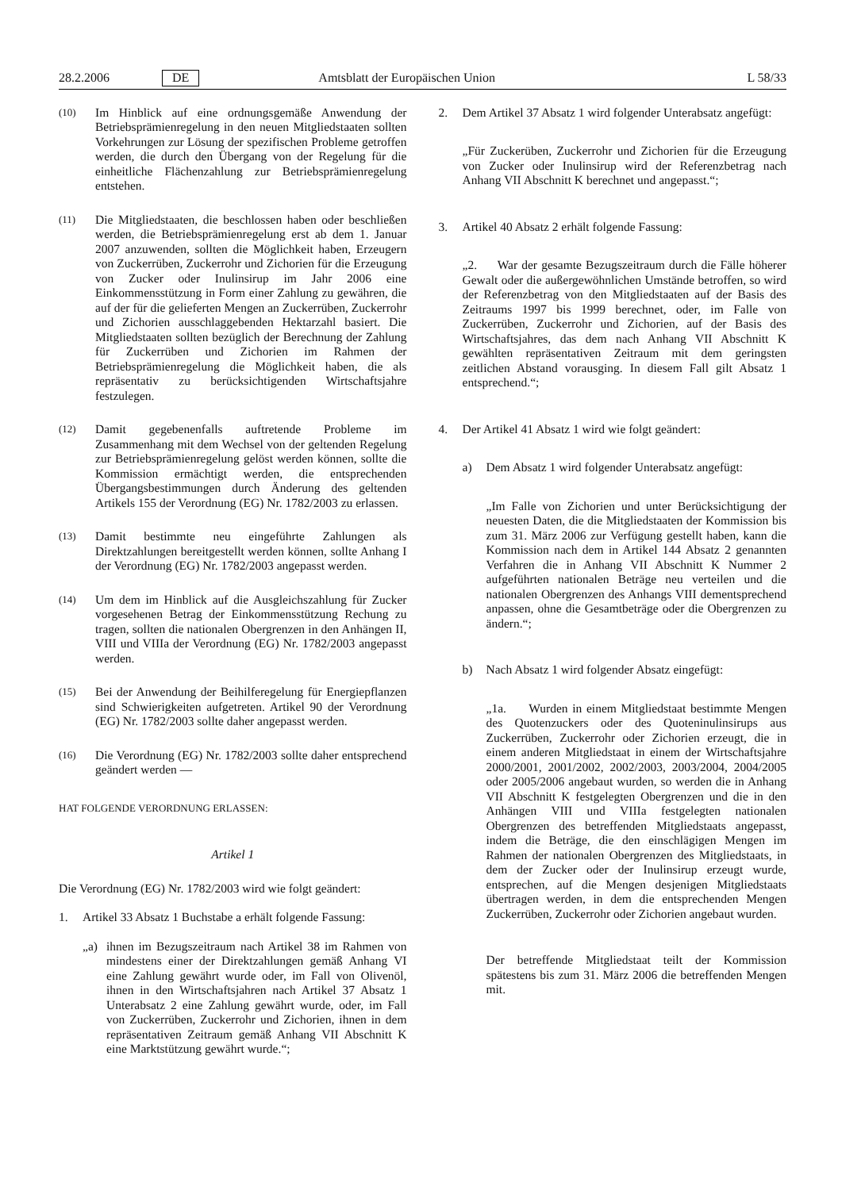28.2.2006 DE Amtsblatt der Europäischen Union L 58/33
(10)
Im Hinblick auf eine ordnungsgemäße Anwendung der Betriebsprämienregelung in den neuen Mitgliedstaaten sollten Vorkehrungen zur Lösung der spezifischen Probleme getroffen werden, die durch den Übergang von der Regelung für die einheitliche Flächenzahlung zur Betriebsprämienregelung entstehen.
(11)
Die Mitgliedstaaten, die beschlossen haben oder beschließen werden, die Betriebsprämienregelung erst ab dem 1. Januar 2007 anzuwenden, sollten die Möglichkeit haben, Erzeugern von Zuckerrüben, Zuckerrohr und Zichorien für die Erzeugung von Zucker oder Inulinsirup im Jahr 2006 eine Einkommensstützung in Form einer Zahlung zu gewähren, die auf der für die gelieferten Mengen an Zuckerrüben, Zuckerrohr und Zichorien ausschlaggebenden Hektarzahl basiert. Die Mitgliedstaaten sollten bezüglich der Berechnung der Zahlung für Zuckerrüben und Zichorien im Rahmen der Betriebsprämienregelung die Möglichkeit haben, die als repräsentativ zu berücksichtigenden Wirtschaftsjahre festzulegen.
(12)
Damit gegebenenfalls auftretende Probleme im Zusammenhang mit dem Wechsel von der geltenden Regelung zur Betriebsprämienregelung gelöst werden können, sollte die Kommission ermächtigt werden, die entsprechenden Übergangsbestimmungen durch Änderung des geltenden Artikels 155 der Verordnung (EG) Nr. 1782/2003 zu erlassen.
(13)
Damit bestimmte neu eingeführte Zahlungen als Direktzahlungen bereitgestellt werden können, sollte Anhang I der Verordnung (EG) Nr. 1782/2003 angepasst werden.
(14)
Um dem im Hinblick auf die Ausgleichszahlung für Zucker vorgesehenen Betrag der Einkommensstützung Rechung zu tragen, sollten die nationalen Obergrenzen in den Anhängen II, VIII und VIIIa der Verordnung (EG) Nr. 1782/2003 angepasst werden.
(15)
Bei der Anwendung der Beihilferegelung für Energiepflanzen sind Schwierigkeiten aufgetreten. Artikel 90 der Verordnung (EG) Nr. 1782/2003 sollte daher angepasst werden.
(16)
Die Verordnung (EG) Nr. 1782/2003 sollte daher entsprechend geändert werden —
HAT FOLGENDE VERORDNUNG ERLASSEN:
Artikel 1
Die Verordnung (EG) Nr. 1782/2003 wird wie folgt geändert:
1. Artikel 33 Absatz 1 Buchstabe a erhält folgende Fassung:
„a) ihnen im Bezugszeitraum nach Artikel 38 im Rahmen von mindestens einer der Direktzahlungen gemäß Anhang VI eine Zahlung gewährt wurde oder, im Fall von Olivenöl, ihnen in den Wirtschaftsjahren nach Artikel 37 Absatz 1 Unterabsatz 2 eine Zahlung gewährt wurde, oder, im Fall von Zuckerrüben, Zuckerrohr und Zichorien, ihnen in dem repräsentativen Zeitraum gemäß Anhang VII Abschnitt K eine Marktstützung gewährt wurde.“;
2. Dem Artikel 37 Absatz 1 wird folgender Unterabsatz angefügt:
„Für Zuckerüben, Zuckerrohr und Zichorien für die Erzeugung von Zucker oder Inulinsirup wird der Referenzbetrag nach Anhang VII Abschnitt K berechnet und angepasst.“;
3. Artikel 40 Absatz 2 erhält folgende Fassung:
„2. War der gesamte Bezugszeitraum durch die Fälle höherer Gewalt oder die außergewöhnlichen Umstände betroffen, so wird der Referenzbetrag von den Mitgliedstaaten auf der Basis des Zeitraums 1997 bis 1999 berechnet, oder, im Falle von Zuckerrüben, Zuckerrohr und Zichorien, auf der Basis des Wirtschaftsjahres, das dem nach Anhang VII Abschnitt K gewählten repräsentativen Zeitraum mit dem geringsten zeitlichen Abstand vorausging. In diesem Fall gilt Absatz 1 entsprechend.“;
4. Der Artikel 41 Absatz 1 wird wie folgt geändert:
a) Dem Absatz 1 wird folgender Unterabsatz angefügt:
„Im Falle von Zichorien und unter Berücksichtigung der neuesten Daten, die die Mitgliedstaaten der Kommission bis zum 31. März 2006 zur Verfügung gestellt haben, kann die Kommission nach dem in Artikel 144 Absatz 2 genannten Verfahren die in Anhang VII Abschnitt K Nummer 2 aufgeführten nationalen Beträge neu verteilen und die nationalen Obergrenzen des Anhangs VIII dementsprechend anpassen, ohne die Gesamtbeträge oder die Obergrenzen zu ändern.“;
b) Nach Absatz 1 wird folgender Absatz eingefügt:
„1a. Wurden in einem Mitgliedstaat bestimmte Mengen des Quotenzuckers oder des Quoteninulinsirups aus Zuckerrüben, Zuckerrohr oder Zichorien erzeugt, die in einem anderen Mitgliedstaat in einem der Wirtschaftsjahre 2000/2001, 2001/2002, 2002/2003, 2003/2004, 2004/2005 oder 2005/2006 angebaut wurden, so werden die in Anhang VII Abschnitt K festgelegten Obergrenzen und die in den Anhängen VIII und VIIIa festgelegten nationalen Obergrenzen des betreffenden Mitgliedstaats angepasst, indem die Beträge, die den einschlägigen Mengen im Rahmen der nationalen Obergrenzen des Mitgliedstaats, in dem der Zucker oder der Inulinsirup erzeugt wurde, entsprechen, auf die Mengen desjenigen Mitgliedstaats übertragen werden, in dem die entsprechenden Mengen Zuckerrüben, Zuckerrohr oder Zichorien angebaut wurden.
Der betreffende Mitgliedstaat teilt der Kommission spätestens bis zum 31. März 2006 die betreffenden Mengen mit.